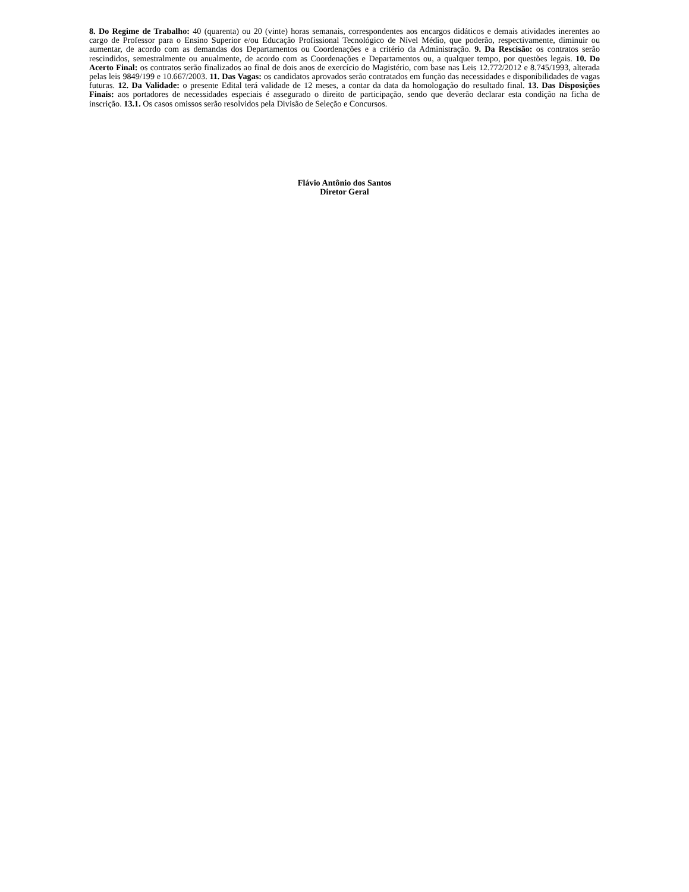8. Do Regime de Trabalho: 40 (quarenta) ou 20 (vinte) horas semanais, correspondentes aos encargos didáticos e demais atividades inerentes ao cargo de Professor para o Ensino Superior e/ou Educação Profissional Tecnológico de Nível Médio, que poderão, respectivamente, diminuir ou aumentar, de acordo com as demandas dos Departamentos ou Coordenações e a critério da Administração. 9. Da Rescisão: os contratos serão rescindidos, semestralmente ou anualmente, de acordo com as Coordenações e Departamentos ou, a qualquer tempo, por questões legais. 10. Do Acerto Final: os contratos serão finalizados ao final de dois anos de exercício do Magistério, com base nas Leis 12.772/2012 e 8.745/1993, alterada pelas leis 9849/199 e 10.667/2003. 11. Das Vagas: os candidatos aprovados serão contratados em função das necessidades e disponibilidades de vagas futuras. 12. Da Validade: o presente Edital terá validade de 12 meses, a contar da data da homologação do resultado final. 13. Das Disposições Finais: aos portadores de necessidades especiais é assegurado o direito de participação, sendo que deverão declarar esta condição na ficha de inscrição. 13.1. Os casos omissos serão resolvidos pela Divisão de Seleção e Concursos.
Flávio Antônio dos Santos
Diretor Geral